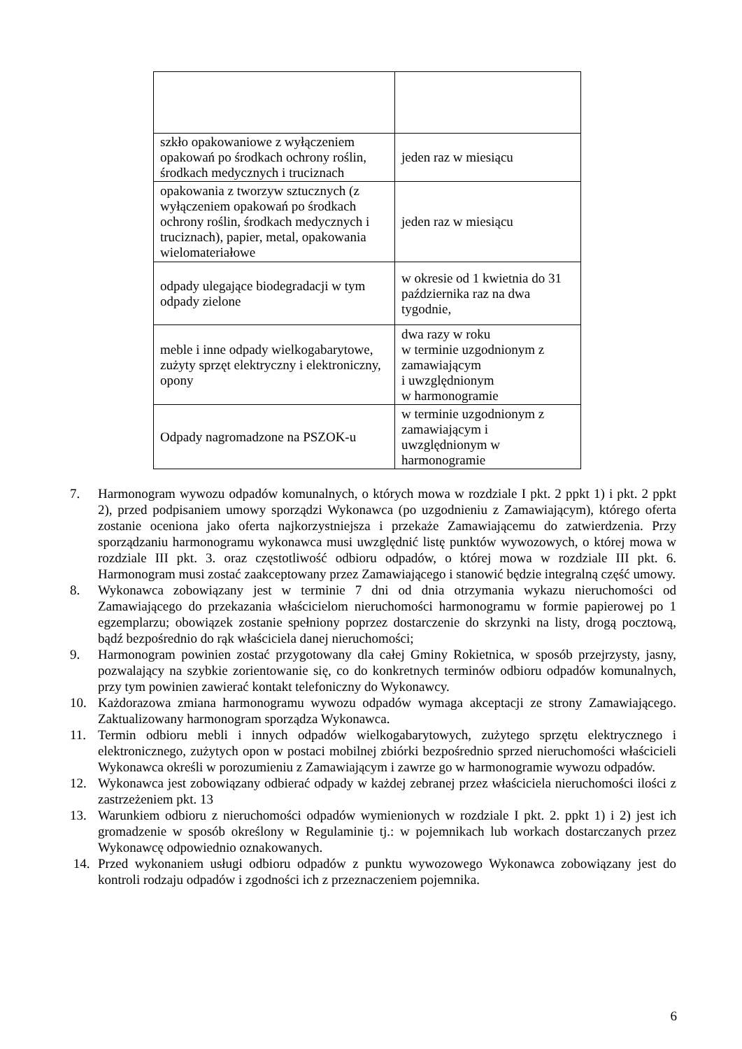| szkło opakowaniowe z wyłączeniem opakowań po środkach ochrony roślin, środkach medycznych i truciznach | jeden raz w miesiącu |
| opakowania z tworzyw sztucznych (z wyłączeniem opakowań po środkach ochrony roślin, środkach medycznych i truciznach), papier, metal, opakowania wielomateriałowe | jeden raz w miesiącu |
| odpady ulegające biodegradacji w tym odpady zielone | w okresie od 1 kwietnia do 31 października raz na dwa tygodnie, |
| meble i inne odpady wielkogabarytowe, zużyty sprzęt elektryczny i elektroniczny, opony | dwa razy w roku w terminie uzgodnionym z zamawiającym i uwzględnionym w harmonogramie |
| Odpady nagromadzone na PSZOK-u | w terminie uzgodnionym z zamawiającym i uwzględnionym w harmonogramie |
7. Harmonogram wywozu odpadów komunalnych, o których mowa w rozdziale I pkt. 2 ppkt 1) i pkt. 2 ppkt 2), przed podpisaniem umowy sporządzi Wykonawca (po uzgodnieniu z Zamawiającym), którego oferta zostanie oceniona jako oferta najkorzystniejsza i przekaże Zamawiającemu do zatwierdzenia. Przy sporządzaniu harmonogramu wykonawca musi uwzględnić listę punktów wywozowych, o której mowa w rozdziale III pkt. 3. oraz częstotliwość odbioru odpadów, o której mowa w rozdziale III pkt. 6. Harmonogram musi zostać zaakceptowany przez Zamawiającego i stanowić będzie integralną część umowy.
8. Wykonawca zobowiązany jest w terminie 7 dni od dnia otrzymania wykazu nieruchomości od Zamawiającego do przekazania właścicielom nieruchomości harmonogramu w formie papierowej po 1 egzemplarzu; obowiązek zostanie spełniony poprzez dostarczenie do skrzynki na listy, drogą pocztową, bądź bezpośrednio do rąk właściciela danej nieruchomości;
9. Harmonogram powinien zostać przygotowany dla całej Gminy Rokietnica, w sposób przejrzysty, jasny, pozwalający na szybkie zorientowanie się, co do konkretnych terminów odbioru odpadów komunalnych, przy tym powinien zawierać kontakt telefoniczny do Wykonawcy.
10. Każdorazowa zmiana harmonogramu wywozu odpadów wymaga akceptacji ze strony Zamawiającego. Zaktualizowany harmonogram sporządza Wykonawca.
11. Termin odbioru mebli i innych odpadów wielkogabarytowych, zużytego sprzętu elektrycznego i elektronicznego, zużytych opon w postaci mobilnej zbiórki bezpośrednio sprzed nieruchomości właścicieli Wykonawca określi w porozumieniu z Zamawiającym i zawrze go w harmonogramie wywozu odpadów.
12. Wykonawca jest zobowiązany odbierać odpady w każdej zebranej przez właściciela nieruchomości ilości z zastrzeżeniem pkt. 13
13. Warunkiem odbioru z nieruchomości odpadów wymienionych w rozdziale I pkt. 2. ppkt 1) i 2) jest ich gromadzenie w sposób określony w Regulaminie tj.: w pojemnikach lub workach dostarczanych przez Wykonawcę odpowiednio oznakowanych.
14. Przed wykonaniem usługi odbioru odpadów z punktu wywozowego Wykonawca zobowiązany jest do kontroli rodzaju odpadów i zgodności ich z przeznaczeniem pojemnika.
6